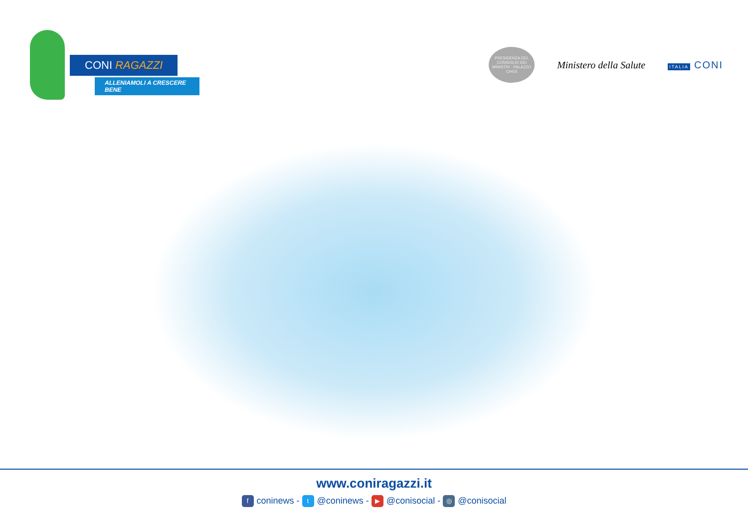CONI RAGAZZI
ALLENIAMOLI A CRESCERE BENE
PRESIDENZA DEL CONSIGLIO DEI MINISTRI · PALAZZO CHIGI
Ministero della Salute
ITALIA CONI
www.coniragazzi.it
fconinews - t @coninews - ▶ @conisocial - ◎ @conisocial